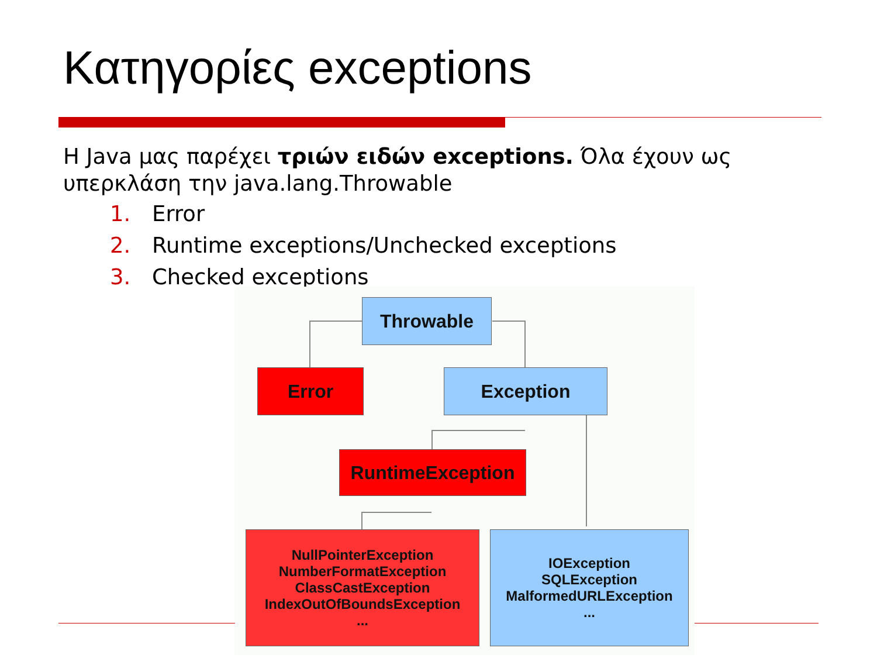Κατηγορίες exceptions
Η Java μας παρέχει τριών ειδών exceptions. Όλα έχουν ως υπερκλάση την java.lang.Throwable
1. Error
2. Runtime exceptions/Unchecked exceptions
3. Checked exceptions
Throwable
Error Exception
RuntimeException
NullPointerException
NumberFormatException
ClassCastException
IndexOutOfBoundsException
...
IOException
SQLException
MalformedURLException
...